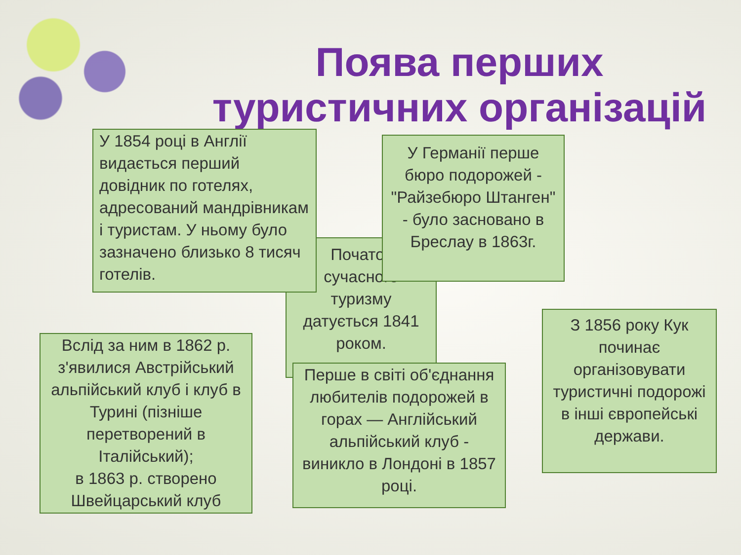Поява перших туристичних організацій
Початок сучасного туризму датується 1841 роком.
У 1854 році в Англії видається перший довідник по готелях, адресований мандрівникам і туристам. У ньому було зазначено близько 8 тисяч готелів.
У Германії перше бюро подорожей - "Райзебюро Штанген" - було засновано в Бреслау в 1863г.
З 1856 року Кук починає організовувати туристичні подорожі в інші європейські держави.
Вслід за ним в 1862 р. з'явилися Австрійський альпійський клуб і клуб в Турині (пізніше перетворений в Італійський);
в 1863 р. створено Швейцарський клуб
Перше в світі об'єднання любителів подорожей в горах — Англійський альпійський клуб - виникло в Лондоні в 1857 році.